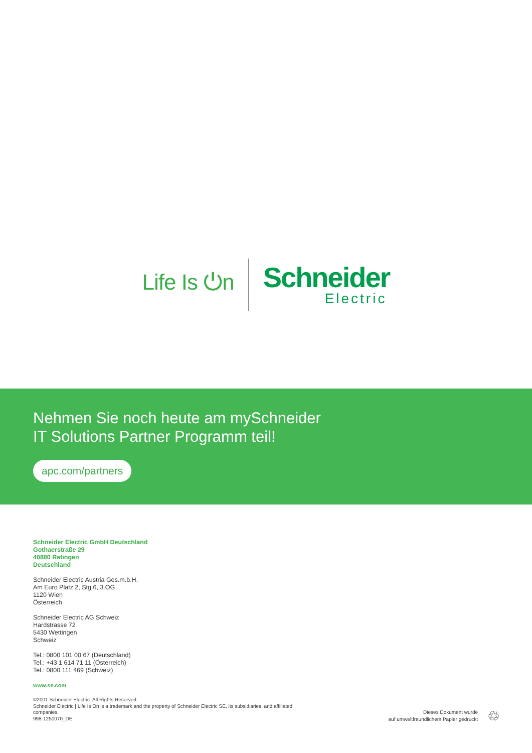Life Is ⏻n
Schneider
Electric
Nehmen Sie noch heute am mySchneider
IT Solutions Partner Programm teil!
apc.com/partners
Schneider Electric GmbH Deutschland
Gothaerstraße 29
40880 Ratingen
Deutschland
Schneider Electric Austria Ges.m.b.H.
Am Euro Platz 2, Stg.6, 3.OG
1120 Wien
Österreich
Schneider Electric AG Schweiz
Hardstrasse 72
5430 Wettingen
Schweiz
Tel.: 0800 101 00 67 (Deutschland)
Tel.: +43 1 614 71 11 (Österreich)
Tel.: 0800 111 469 (Schweiz)
www.se.com
©2001 Schneider Electric. All Rights Reserved.
Schneider Electric | Life Is On is a trademark and the property of Schneider Electric SE, its subsidiaries, and affiliated companies.
998-1250070_DE
Dieses Dokument wurde
auf umweltfreundlichem Papier gedruckt
♲